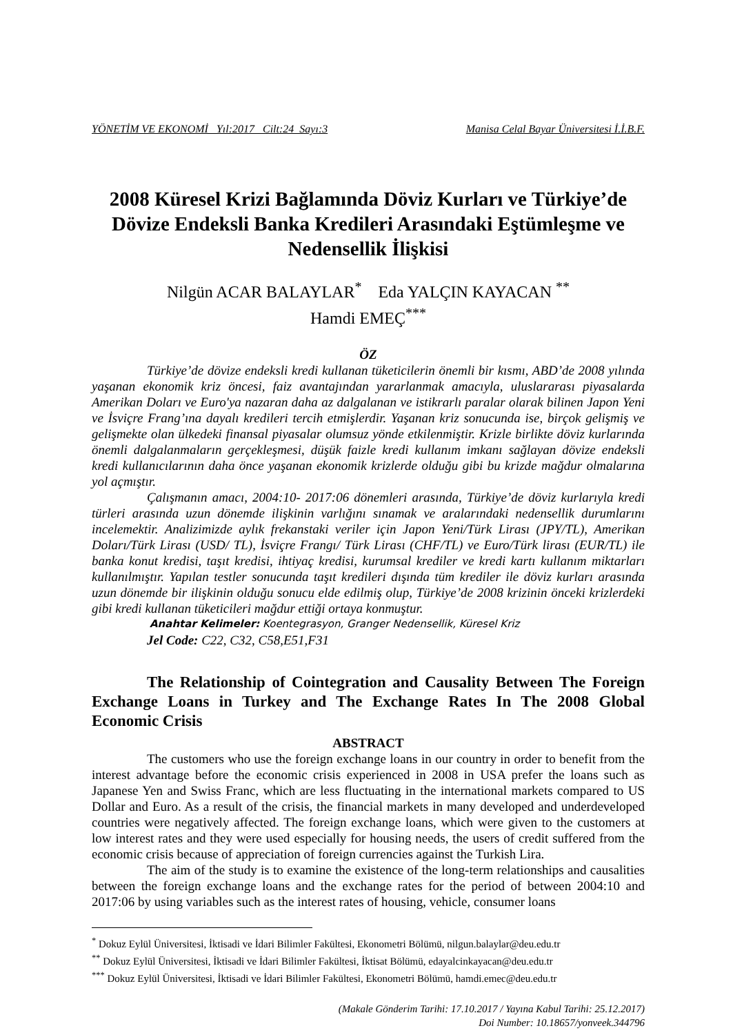YÖNETİM VE EKONOMİ Yıl:2017 Cilt:24 Sayı:3 Manisa Celal Bayar Üniversitesi İ.İ.B.F.
2008 Küresel Krizi Bağlamında Döviz Kurları ve Türkiye’de Dövize Endeksli Banka Kredileri Arasındaki Eştümleşme ve Nedensellik İlişkisi
Nilgün ACAR BALAYLAR<sup>*</sup> Eda YALÇIN KAYACAN <sup>**</sup>
Hamdi EMEÇ<sup>***</sup>
ÖZ
Türkiye’de dövize endeksli kredi kullanan tüketicilerin önemli bir kısmı, ABD’de 2008 yılında yaşanan ekonomik kriz öncesi, faiz avantajından yararlanmak amacıyla, uluslararası piyasalarda Amerikan Doları ve Euro'ya nazaran daha az dalgalanan ve istikrarlı paralar olarak bilinen Japon Yeni ve İsviçre Frang’ına dayalı kredileri tercih etmişlerdir. Yaşanan kriz sonucunda ise, birçok gelişmiş ve gelişmekte olan ülkedeki finansal piyasalar olumsuz yönde etkilenmiştir. Krizle birlikte döviz kurlarında önemli dalgalanmaların gerçekleşmesi, düşük faizle kredi kullanım imkanı sağlayan dövize endeksli kredi kullanıcılarının daha önce yaşanan ekonomik krizlerde olduğu gibi bu krizde mağdur olmalarına yol açmıştır.
Çalışmanın amacı, 2004:10- 2017:06 dönemleri arasında, Türkiye’de döviz kurlarıyla kredi türleri arasında uzun dönemde ilişkinin varlığını sınamak ve aralarındaki nedensellik durumlarını incelemektir. Analizimizde aylık frekanstaki veriler için Japon Yeni/Türk Lirası (JPY/TL), Amerikan Doları/Türk Lirası (USD/ TL), İsviçre Frangı/ Türk Lirası (CHF/TL) ve Euro/Türk lirası (EUR/TL) ile banka konut kredisi, taşıt kredisi, ihtiyaç kredisi, kurumsal krediler ve kredi kartı kullanım miktarları kullanılmıştır. Yapılan testler sonucunda taşıt kredileri dışında tüm krediler ile döviz kurları arasında uzun dönemde bir ilişkinin olduğu sonucu elde edilmiş olup, Türkiye’de 2008 krizinin önceki krizlerdeki gibi kredi kullanan tüketicileri mağdur ettiği ortaya konmuştur.
Anahtar Kelimeler: Koentegrasyon, Granger Nedensellik, Küresel Kriz
Jel Code: C22, C32, C58,E51,F31
The Relationship of Cointegration and Causality Between The Foreign Exchange Loans in Turkey and The Exchange Rates In The 2008 Global Economic Crisis
ABSTRACT
The customers who use the foreign exchange loans in our country in order to benefit from the interest advantage before the economic crisis experienced in 2008 in USA prefer the loans such as Japanese Yen and Swiss Franc, which are less fluctuating in the international markets compared to US Dollar and Euro. As a result of the crisis, the financial markets in many developed and underdeveloped countries were negatively affected. The foreign exchange loans, which were given to the customers at low interest rates and they were used especially for housing needs, the users of credit suffered from the economic crisis because of appreciation of foreign currencies against the Turkish Lira.
The aim of the study is to examine the existence of the long-term relationships and causalities between the foreign exchange loans and the exchange rates for the period of between 2004:10 and 2017:06 by using variables such as the interest rates of housing, vehicle, consumer loans
<sup>*</sup> Dokuz Eylül Üniversitesi, İktisadi ve İdari Bilimler Fakültesi, Ekonometri Bölümü, nilgun.balaylar@deu.edu.tr
<sup>**</sup> Dokuz Eylül Üniversitesi, İktisadi ve İdari Bilimler Fakültesi, İktisat Bölümü, edayalcinkayacan@deu.edu.tr
<sup>***</sup> Dokuz Eylül Üniversitesi, İktisadi ve İdari Bilimler Fakültesi, Ekonometri Bölümü, hamdi.emec@deu.edu.tr
(Makale Gönderim Tarihi: 17.10.2017 / Yayına Kabul Tarihi: 25.12.2017)
Doi Number: 10.18657/yonveek.344796